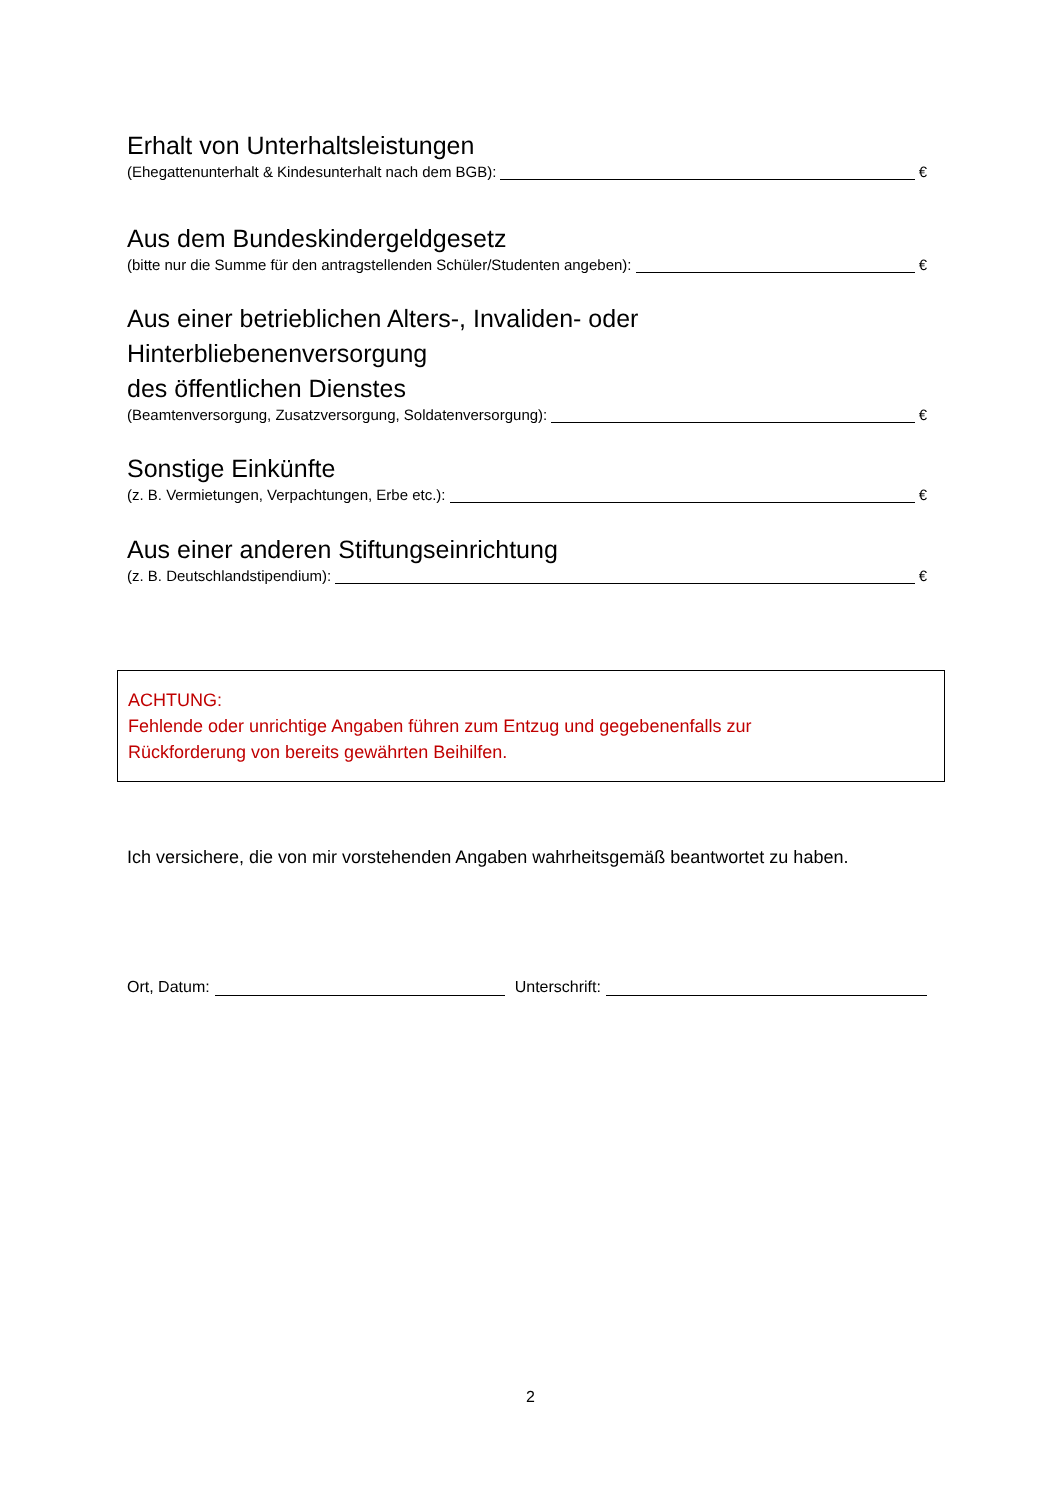Erhalt von Unterhaltsleistungen
(Ehegattenunterhalt & Kindesunterhalt nach dem BGB): €
Aus dem Bundeskindergeldgesetz
(bitte nur die Summe für den antragstellenden Schüler/Studenten angeben): €
Aus einer betrieblichen Alters-, Invaliden- oder
Hinterbliebenenversorgung
des öffentlichen Dienstes
(Beamtenversorgung, Zusatzversorgung, Soldatenversorgung): €
Sonstige Einkünfte
(z. B. Vermietungen, Verpachtungen, Erbe etc.): €
Aus einer anderen Stiftungseinrichtung
(z. B. Deutschlandstipendium): €
ACHTUNG:
Fehlende oder unrichtige Angaben führen zum Entzug und gegebenenfalls zur
Rückforderung von bereits gewährten Beihilfen.
Ich versichere, die von mir vorstehenden Angaben wahrheitsgemäß beantwortet zu haben.
Ort, Datum: Unterschrift:
2